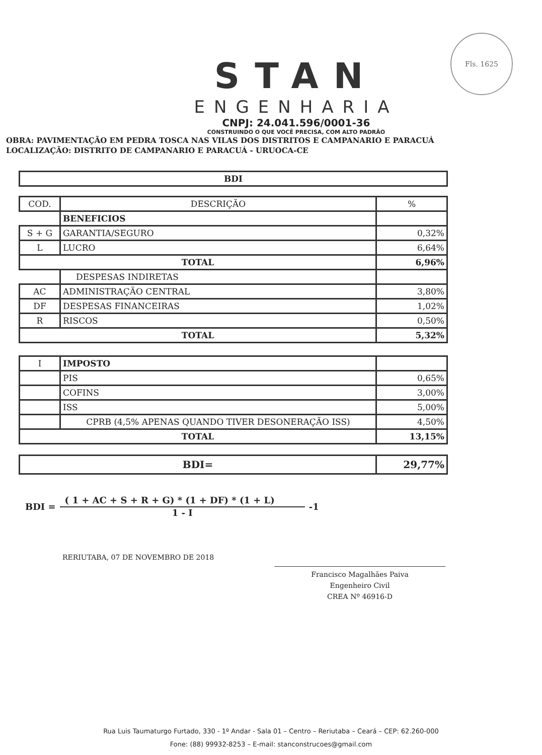Fls. 1625
STAN
ENGENHARIA
CNPJ: 24.041.596/0001-36
CONSTRUINDO O QUE VOCÊ PRECISA, COM ALTO PADRÃO
OBRA: PAVIMENTAÇÃO EM PEDRA TOSCA NAS VILAS DOS DISTRITOS E CAMPANARIO E PARACUÁ
LOCALIZAÇÃO: DISTRITO DE CAMPANARIO E PARACUÁ - URUOCA-CE
| BDI | | |
| COD. | DESCRIÇÃO | % |
| | BENEFICIOS | |
| S + G | GARANTIA/SEGURO | 0,32% |
| L | LUCRO | 6,64% |
| TOTAL | | 6,96% |
| | DESPESAS INDIRETAS | |
| AC | ADMINISTRAÇÃO CENTRAL | 3,80% |
| DF | DESPESAS FINANCEIRAS | 1,02% |
| R | RISCOS | 0,50% |
| TOTAL | | 5,32% |
| I | IMPOSTO | |
| | PIS | 0,65% |
| | COFINS | 3,00% |
| | ISS | 5,00% |
| | CPRB (4,5% APENAS QUANDO TIVER DESONERAÇÃO ISS) | 4,50% |
| TOTAL | | 13,15% |
| BDI= | | 29,77% |
BDI =
( 1 + AC + S + R + G) * (1 + DF) * (1 + L)
1 - I
-1
RERIUTABA, 07 DE NOVEMBRO DE 2018
Francisco Magalhães Paiva
Engenheiro Civil
CREA Nº 46916-D
Rua Luis Taumaturgo Furtado, 330 - 1º Andar - Sala 01 – Centro – Reriutaba – Ceará – CEP: 62.260-000
Fone: (88) 99932-8253 – E-mail: stanconstrucoes@gmail.com